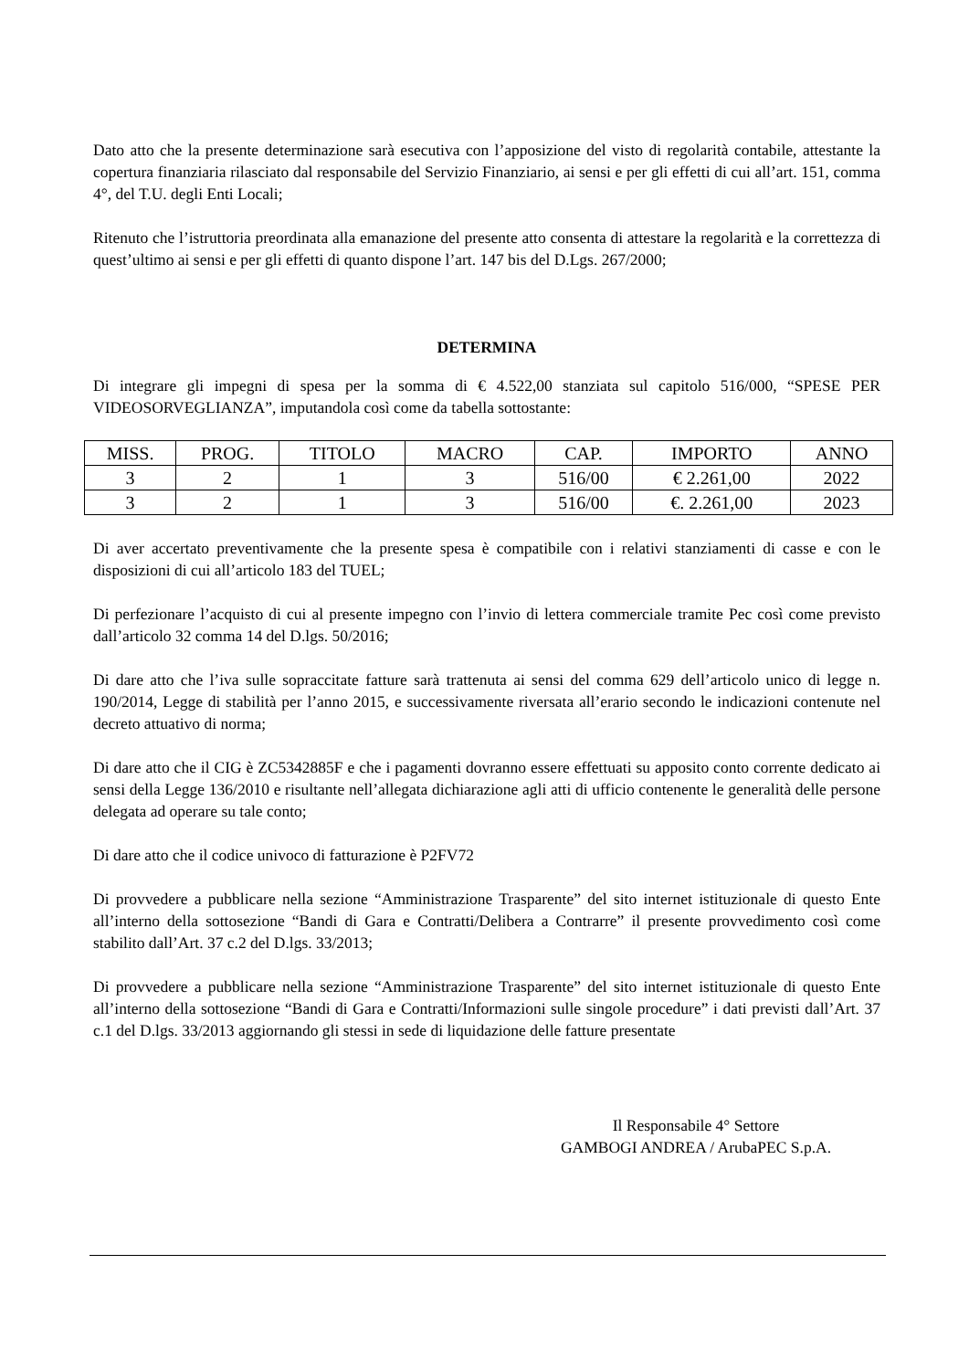Dato atto che la presente determinazione sarà esecutiva con l’apposizione del visto di regolarità contabile, attestante la copertura finanziaria rilasciato dal responsabile del Servizio Finanziario, ai sensi e per gli effetti di cui all’art. 151, comma 4°, del T.U. degli Enti Locali;
Ritenuto che l’istruttoria preordinata alla emanazione del presente atto consenta di attestare la regolarità e la correttezza di quest’ultimo ai sensi e per gli effetti di quanto dispone l’art. 147 bis del D.Lgs. 267/2000;
DETERMINA
Di integrare gli impegni di spesa per la somma di € 4.522,00 stanziata sul capitolo 516/000, “SPESE PER VIDEOSORVEGLIANZA”, imputandola così come da tabella sottostante:
| MISS. | PROG. | TITOLO | MACRO | CAP. | IMPORTO | ANNO |
| --- | --- | --- | --- | --- | --- | --- |
| 3 | 2 | 1 | 3 | 516/00 | € 2.261,00 | 2022 |
| 3 | 2 | 1 | 3 | 516/00 | €. 2.261,00 | 2023 |
Di aver accertato preventivamente che la presente spesa è compatibile con i relativi stanziamenti di casse e con le disposizioni di cui all’articolo 183 del TUEL;
Di perfezionare l’acquisto di cui al presente impegno con l’invio di lettera commerciale tramite Pec così come previsto dall’articolo 32 comma 14 del D.lgs. 50/2016;
Di dare atto che l’iva sulle sopraccitate fatture sarà trattenuta ai sensi del comma 629 dell’articolo unico di legge n. 190/2014, Legge di stabilità per l’anno 2015, e successivamente riversata all’erario secondo le indicazioni contenute nel decreto attuativo di norma;
Di dare atto che il CIG è ZC5342885F e che i pagamenti dovranno essere effettuati su apposito conto corrente dedicato ai sensi della Legge 136/2010 e risultante nell’allegata dichiarazione agli atti di ufficio contenente le generalità delle persone delegata ad operare su tale conto;
Di dare atto che il codice univoco di fatturazione è P2FV72
Di provvedere a pubblicare nella sezione “Amministrazione Trasparente” del sito internet istituzionale di questo Ente all’interno della sottosezione “Bandi di Gara e Contratti/Delibera a Contrarre” il presente provvedimento così come stabilito dall’Art. 37 c.2 del D.lgs. 33/2013;
Di provvedere a pubblicare nella sezione “Amministrazione Trasparente” del sito internet istituzionale di questo Ente all’interno della sottosezione “Bandi di Gara e Contratti/Informazioni sulle singole procedure” i dati previsti dall’Art. 37 c.1 del D.lgs. 33/2013 aggiornando gli stessi in sede di liquidazione delle fatture presentate
Il Responsabile 4° Settore
GAMBOGI ANDREA / ArubaPEC S.p.A.